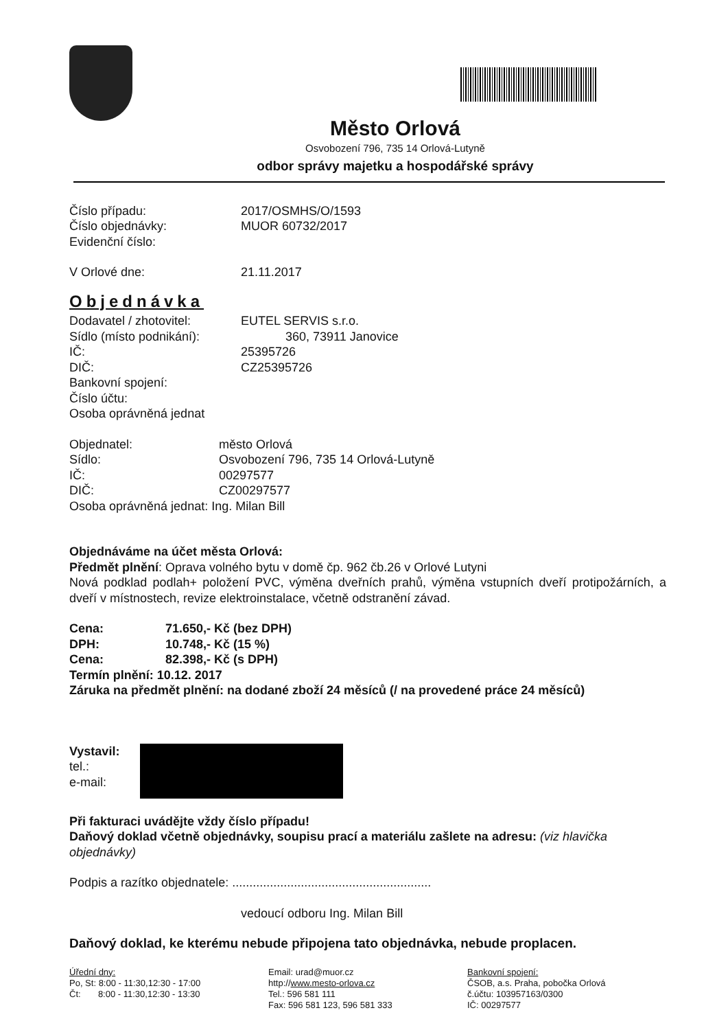Město Orlová
Osvobození 796, 735 14 Orlová-Lutyně
odbor správy majetku a hospodářské správy
Číslo případu: 2017/OSMHS/O/1593
Číslo objednávky: MUOR 60732/2017
Evidenční číslo:
V Orlové dne: 21.11.2017
Objednávka
Dodavatel / zhotovitel: EUTEL SERVIS s.r.o.
Sídlo (místo podnikání):
360, 73911 Janovice
IČ: 25395726
DIČ: CZ25395726
Bankovní spojení:
Číslo účtu:
Osoba oprávněná jednat
Objednatel: město Orlová
Sídlo: Osvobození 796, 735 14 Orlová-Lutyně
IČ: 00297577
DIČ: CZ00297577
Osoba oprávněná jednat: Ing. Milan Bill
Objednáváme na účet města Orlová:
Předmět plnění: Oprava volného bytu v domě čp. 962 čb.26 v Orlové Lutyni
Nová podklad podlah+ položení PVC, výměna dveřních prahů, výměna vstupních dveří protipožárních, a dveří v místnostech, revize elektroinstalace, včetně odstranění závad.
Cena: 71.650,- Kč (bez DPH)
DPH: 10.748,- Kč (15 %)
Cena: 82.398,- Kč (s DPH)
Termín plnění: 10.12. 2017
Záruka na předmět plnění: na dodané zboží 24 měsíců (/ na provedené práce 24 měsíců)
Vystavil:
tel.:
e-mail:
Při fakturaci uvádějte vždy číslo případu!
Daňový doklad včetně objednávky, soupisu prací a materiálu zašlete na adresu: (viz hlavička objednávky)
Podpis a razítko objednatele: ..........................................................
vedoucí odboru Ing. Milan Bill
Daňový doklad, ke kterému nebude připojena tato objednávka, nebude proplacen.
Úřední dny:
Po, St: 8:00 - 11:30,12:30 - 17:00
Čt: 8:00 - 11:30,12:30 - 13:30
Email: urad@muor.cz
http://www.mesto-orlova.cz
Tel.: 596 581 111
Fax: 596 581 123, 596 581 333
Bankovní spojení:
ČSOB, a.s. Praha, pobočka Orlová
č.účtu: 103957163/0300
IČ: 00297577